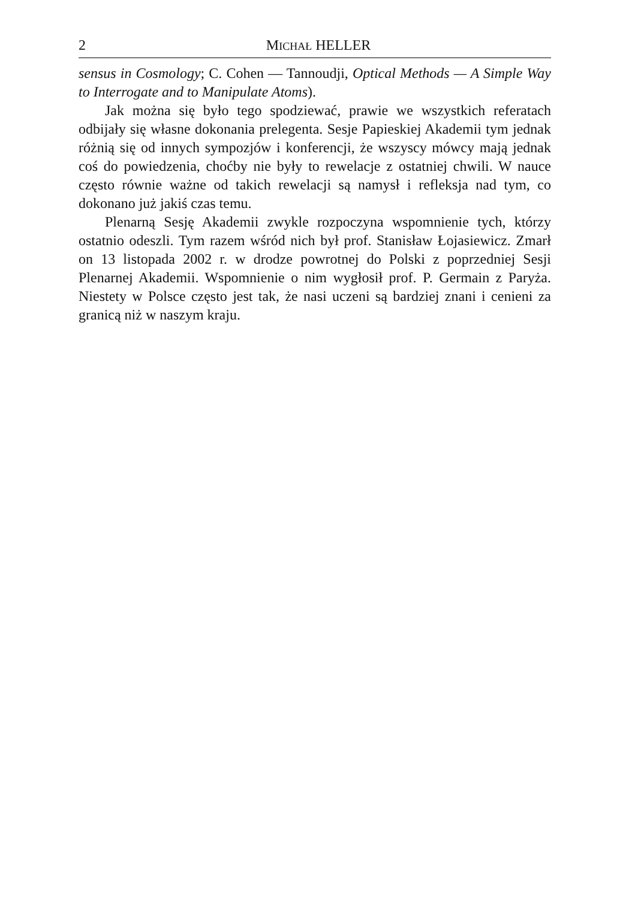2 MICHAŁ HELLER
sensus in Cosmology; C. Cohen — Tannoudji, Optical Methods — A Simple Way to Interrogate and to Manipulate Atoms).
Jak można się było tego spodziewać, prawie we wszystkich referatach odbijały się własne dokonania prelegenta. Sesje Papieskiej Akademii tym jednak różnią się od innych sympozjów i konferencji, że wszyscy mówcy mają jednak coś do powiedzenia, choćby nie były to rewelacje z ostatniej chwili. W nauce często równie ważne od takich rewelacji są namysł i refleksja nad tym, co dokonano już jakiś czas temu.
Plenarną Sesję Akademii zwykle rozpoczyna wspomnienie tych, którzy ostatnio odeszli. Tym razem wśród nich był prof. Stanisław Łojasiewicz. Zmarł on 13 listopada 2002 r. w drodze powrotnej do Polski z poprzedniej Sesji Plenarnej Akademii. Wspomnienie o nim wygłosił prof. P. Germain z Paryża. Niestety w Polsce często jest tak, że nasi uczeni są bardziej znani i cenieni za granicą niż w naszym kraju.